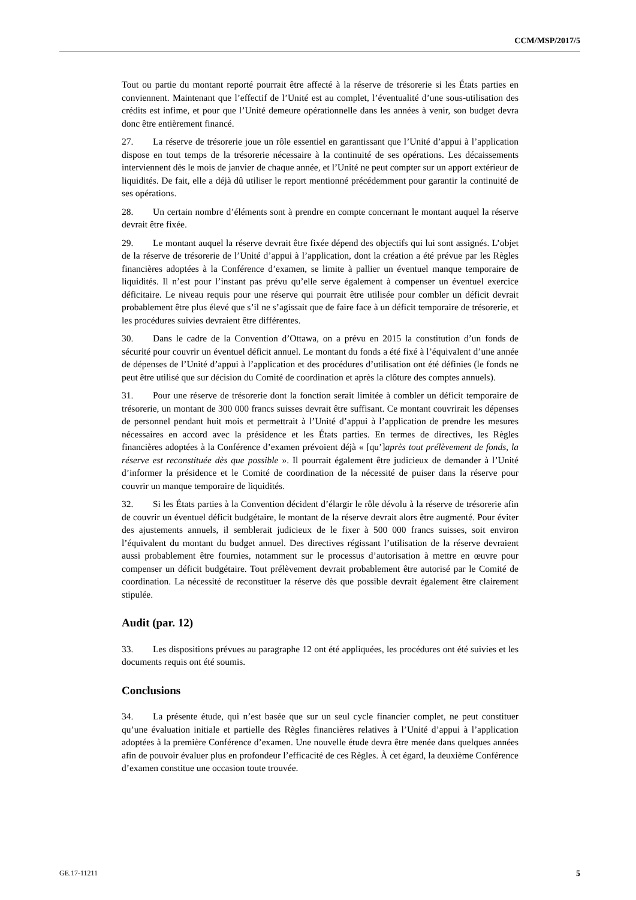CCM/MSP/2017/5
Tout ou partie du montant reporté pourrait être affecté à la réserve de trésorerie si les États parties en conviennent. Maintenant que l’effectif de l’Unité est au complet, l’éventualité d’une sous-utilisation des crédits est infime, et pour que l’Unité demeure opérationnelle dans les années à venir, son budget devra donc être entièrement financé.
27. La réserve de trésorerie joue un rôle essentiel en garantissant que l’Unité d’appui à l’application dispose en tout temps de la trésorerie nécessaire à la continuité de ses opérations. Les décaissements interviennent dès le mois de janvier de chaque année, et l’Unité ne peut compter sur un apport extérieur de liquidités. De fait, elle a déjà dû utiliser le report mentionné précédemment pour garantir la continuité de ses opérations.
28. Un certain nombre d’éléments sont à prendre en compte concernant le montant auquel la réserve devrait être fixée.
29. Le montant auquel la réserve devrait être fixée dépend des objectifs qui lui sont assignés. L’objet de la réserve de trésorerie de l’Unité d’appui à l’application, dont la création a été prévue par les Règles financières adoptées à la Conférence d’examen, se limite à pallier un éventuel manque temporaire de liquidités. Il n’est pour l’instant pas prévu qu’elle serve également à compenser un éventuel exercice déficitaire. Le niveau requis pour une réserve qui pourrait être utilisée pour combler un déficit devrait probablement être plus élevé que s’il ne s’agissait que de faire face à un déficit temporaire de trésorerie, et les procédures suivies devraient être différentes.
30. Dans le cadre de la Convention d’Ottawa, on a prévu en 2015 la constitution d’un fonds de sécurité pour couvrir un éventuel déficit annuel. Le montant du fonds a été fixé à l’équivalent d’une année de dépenses de l’Unité d’appui à l’application et des procédures d’utilisation ont été définies (le fonds ne peut être utilisé que sur décision du Comité de coordination et après la clôture des comptes annuels).
31. Pour une réserve de trésorerie dont la fonction serait limitée à combler un déficit temporaire de trésorerie, un montant de 300 000 francs suisses devrait être suffisant. Ce montant couvrirait les dépenses de personnel pendant huit mois et permettrait à l’Unité d’appui à l’application de prendre les mesures nécessaires en accord avec la présidence et les États parties. En termes de directives, les Règles financières adoptées à la Conférence d’examen prévoient déjà « [qu’]après tout prélèvement de fonds, la réserve est reconstituée dès que possible ». Il pourrait également être judicieux de demander à l’Unité d’informer la présidence et le Comité de coordination de la nécessité de puiser dans la réserve pour couvrir un manque temporaire de liquidités.
32. Si les États parties à la Convention décident d’élargir le rôle dévolu à la réserve de trésorerie afin de couvrir un éventuel déficit budgétaire, le montant de la réserve devrait alors être augmenté. Pour éviter des ajustements annuels, il semblerait judicieux de le fixer à 500 000 francs suisses, soit environ l’équivalent du montant du budget annuel. Des directives régissant l’utilisation de la réserve devraient aussi probablement être fournies, notamment sur le processus d’autorisation à mettre en œuvre pour compenser un déficit budgétaire. Tout prélèvement devrait probablement être autorisé par le Comité de coordination. La nécessité de reconstituer la réserve dès que possible devrait également être clairement stipulée.
Audit (par. 12)
33. Les dispositions prévues au paragraphe 12 ont été appliquées, les procédures ont été suivies et les documents requis ont été soumis.
Conclusions
34. La présente étude, qui n’est basée que sur un seul cycle financier complet, ne peut constituer qu’une évaluation initiale et partielle des Règles financières relatives à l’Unité d’appui à l’application adoptées à la première Conférence d’examen. Une nouvelle étude devra être menée dans quelques années afin de pouvoir évaluer plus en profondeur l’efficacité de ces Règles. À cet égard, la deuxième Conférence d’examen constitue une occasion toute trouvée.
GE.17-11211 5